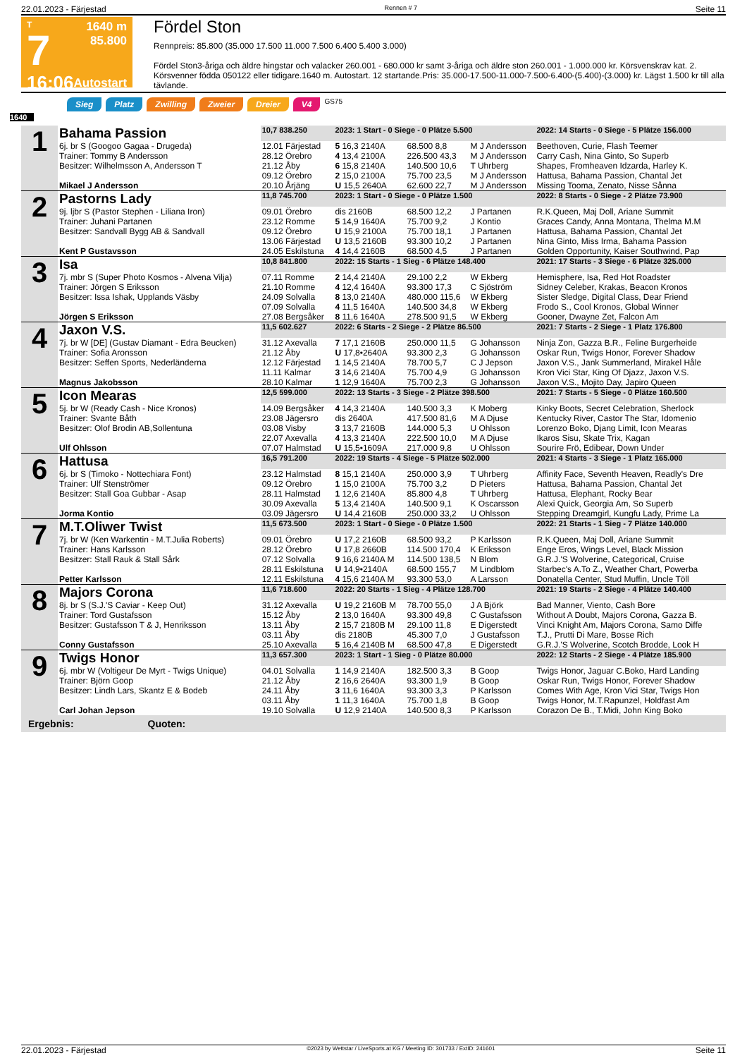22.01.2023 - Färjestad Rennen # 7 Seite 11
T
7
16:06
1640 m
85.800
Autostart
Fördel Ston
Rennpreis: 85.800 (35.000 17.500 11.000 7.500 6.400 5.400 3.000)
Fördel Ston3-åriga och äldre hingstar och valacker 260.001 - 680.000 kr samt 3-åriga och äldre ston 260.001 - 1.000.000 kr. Körsvenskrav kat. 2. Körsvenner födda 050122 eller tidigare.1640 m. Autostart. 12 startande.Pris: 35.000-17.500-11.000-7.500-6.400-(5.400)-(3.000) kr. Lägst 1.500 kr till alla tävlande.
Sieg Platz Zwilling Zweier Dreier V4 GS75
1640
| 1 | Bahama Passion | 10,7 838.250 | 2023: 1 Start - 0 Siege - 0 Plätze 5.500 | | | 2022: 14 Starts - 0 Siege - 5 Plätze 156.000 |
| | 6j. br S (Googoo Gagaa - Drugeda) | 12.01 Färjestad | 5 16,3 2140A | 68.500 8,8 | M J Andersson | Beethoven, Curie, Flash Teemer |
| | Trainer: Tommy B Andersson | 28.12 Örebro | 4 13,4 2100A | 226.500 43,3 | M J Andersson | Carry Cash, Nina Ginto, So Superb |
| | Besitzer: Wilhelmsson A, Andersson T | 21.12 Åby 09.12 Örebro | 6 15,8 2140A 2 15,0 2100A | 140.500 10,6 75.700 23,5 | T Uhrberg M J Andersson | Shapes, Fromheaven Idzarda, Harley K. Hattusa, Bahama Passion, Chantal Jet |
| | Mikael J Andersson | 20.10 Årjäng | U 15,5 2640A | 62.600 22,7 | M J Andersson | Missing Tooma, Zenato, Nisse Sånna |
| 2 | Pastorns Lady | 11,8 745.700 | 2023: 1 Start - 0 Siege - 0 Plätze 1.500 | | | 2022: 8 Starts - 0 Siege - 2 Plätze 73.900 |
| | 9j. ljbr S (Pastor Stephen - Liliana Iron) | 09.01 Örebro | dis 2160B | 68.500 12,2 | J Partanen | R.K.Queen, Maj Doll, Ariane Summit |
| | Trainer: Juhani Partanen | 23.12 Romme | 5 14,9 1640A | 75.700 9,2 | J Kontio | Graces Candy, Anna Montana, Thelma M.M |
| | Besitzer: Sandvall Bygg AB & Sandvall | 09.12 Örebro 13.06 Färjestad | U 15,9 2100A U 13,5 2160B | 75.700 18,1 93.300 10,2 | J Partanen J Partanen | Hattusa, Bahama Passion, Chantal Jet Nina Ginto, Miss Irma, Bahama Passion |
| | Kent P Gustavsson | 24.05 Eskilstuna | 4 14,4 2160B | 68.500 4,5 | J Partanen | Golden Opportunity, Kaiser Southwind, Pap |
| 3 | Isa | 10,8 841.800 | 2022: 15 Starts - 1 Sieg - 6 Plätze 148.400 | | | 2021: 17 Starts - 3 Siege - 6 Plätze 325.000 |
| | 7j. mbr S (Super Photo Kosmos - Alvena Vilja) | 07.11 Romme | 2 14,4 2140A | 29.100 2,2 | W Ekberg | Hemisphere, Isa, Red Hot Roadster |
| | Trainer: Jörgen S Eriksson | 21.10 Romme | 4 12,4 1640A | 93.300 17,3 | C Sjöström | Sidney Celeber, Krakas, Beacon Kronos |
| | Besitzer: Issa Ishak, Upplands Väsby | 24.09 Solvalla 07.09 Solvalla | 8 13,0 2140A 4 11,5 1640A | 480.000 115,6 140.500 34,8 | W Ekberg W Ekberg | Sister Sledge, Digital Class, Dear Friend Frodo S., Cool Kronos, Global Winner |
| | Jörgen S Eriksson | 27.08 Bergsåker | 8 11,6 1640A | 278.500 91,5 | W Ekberg | Gooner, Dwayne Zet, Falcon Am |
| 4 | Jaxon V.S. | 11,5 602.627 | 2022: 6 Starts - 2 Siege - 2 Plätze 86.500 | | | 2021: 7 Starts - 2 Siege - 1 Platz 176.800 |
| | 7j. br W [DE] (Gustav Diamant - Edra Beucken) | 31.12 Axevalla | 7 17,1 2160B | 250.000 11,5 | G Johansson | Ninja Zon, Gazza B.R., Feline Burgerheide |
| | Trainer: Sofia Aronsson | 21.12 Åby | U 17,8•2640A | 93.300 2,3 | G Johansson | Oskar Run, Twigs Honor, Forever Shadow |
| | Besitzer: Seffen Sports, Nederländerna | 12.12 Färjestad 11.11 Kalmar | 1 14,5 2140A 3 14,6 2140A | 78.700 5,7 75.700 4,9 | C J Jepson G Johansson | Jaxon V.S., Jank Summerland, Mirakel Håle Kron Vici Star, King Of Djazz, Jaxon V.S. |
| | Magnus Jakobsson | 28.10 Kalmar | 1 12,9 1640A | 75.700 2,3 | G Johansson | Jaxon V.S., Mojito Day, Japiro Queen |
| 5 | Icon Mearas | 12,5 599.000 | 2022: 13 Starts - 3 Siege - 2 Plätze 398.500 | | | 2021: 7 Starts - 5 Siege - 0 Plätze 160.500 |
| | 5j. br W (Ready Cash - Nice Kronos) | 14.09 Bergsåker | 4 14,3 2140A | 140.500 3,3 | K Moberg | Kinky Boots, Secret Celebration, Sherlock |
| | Trainer: Svante Båth | 23.08 Jägersro | dis 2640A | 417.500 81,6 | M A Djuse | Kentucky River, Castor The Star, Idomenio |
| | Besitzer: Olof Brodin AB,Sollentuna | 03.08 Visby 22.07 Axevalla | 3 13,7 2160B 4 13,3 2140A | 144.000 5,3 222.500 10,0 | U Ohlsson M A Djuse | Lorenzo Boko, Djang Limit, Icon Mearas Ikaros Sisu, Skate Trix, Kagan |
| | Ulf Ohlsson | 07.07 Halmstad | U 15,5•1609A | 217.000 9,8 | U Ohlsson | Sourire Frö, Edibear, Down Under |
| 6 | Hattusa | 16,5 791.200 | 2022: 19 Starts - 4 Siege - 5 Plätze 502.000 | | | 2021: 4 Starts - 3 Siege - 1 Platz 165.000 |
| | 6j. br S (Timoko - Nottechiara Font) | 23.12 Halmstad | 8 15,1 2140A | 250.000 3,9 | T Uhrberg | Affinity Face, Seventh Heaven, Readly's Dre |
| | Trainer: Ulf Stenströmer | 09.12 Örebro | 1 15,0 2100A | 75.700 3,2 | D Pieters | Hattusa, Bahama Passion, Chantal Jet |
| | Besitzer: Stall Goa Gubbar - Asap | 28.11 Halmstad 30.09 Axevalla | 1 12,6 2140A 5 13,4 2140A | 85.800 4,8 140.500 9,1 | T Uhrberg K Oscarsson | Hattusa, Elephant, Rocky Bear Alexi Quick, Georgia Am, So Superb |
| | Jorma Kontio | 03.09 Jägersro | U 14,4 2160B | 250.000 33,2 | U Ohlsson | Stepping Dreamgirl, Kungfu Lady, Prime La |
| 7 | M.T.Oliwer Twist | 11,5 673.500 | 2023: 1 Start - 0 Siege - 0 Plätze 1.500 | | | 2022: 21 Starts - 1 Sieg - 7 Plätze 140.000 |
| | 7j. br W (Ken Warkentin - M.T.Julia Roberts) | 09.01 Örebro | U 17,2 2160B | 68.500 93,2 | P Karlsson | R.K.Queen, Maj Doll, Ariane Summit |
| | Trainer: Hans Karlsson | 28.12 Örebro | U 17,8 2660B | 114.500 170,4 | K Eriksson | Enge Eros, Wings Level, Black Mission |
| | Besitzer: Stall Rauk & Stall Sårk | 07.12 Solvalla 28.11 Eskilstuna | 9 16,6 2140A M U 14,9•2140A | 114.500 138,5 68.500 155,7 | N Blom M Lindblom | G.R.J.'S Wolverine, Categorical, Cruise Starbec's A.To Z., Weather Chart, Powerba |
| | Petter Karlsson | 12.11 Eskilstuna | 4 15,6 2140A M | 93.300 53,0 | A Larsson | Donatella Center, Stud Muffin, Uncle Töll |
| 8 | Majors Corona | 11,6 718.600 | 2022: 20 Starts - 1 Sieg - 4 Plätze 128.700 | | | 2021: 19 Starts - 2 Siege - 4 Plätze 140.400 |
| | 8j. br S (S.J.'S Caviar - Keep Out) | 31.12 Axevalla | U 19,2 2160B M | 78.700 55,0 | J A Björk | Bad Manner, Viento, Cash Bore |
| | Trainer: Tord Gustafsson | 15.12 Åby | 2 13,0 1640A | 93.300 49,8 | C Gustafsson | Without A Doubt, Majors Corona, Gazza B. |
| | Besitzer: Gustafsson T & J, Henriksson | 13.11 Åby 03.11 Åby | 2 15,7 2180B M dis 2180B | 29.100 11,8 45.300 7,0 | E Digerstedt J Gustafsson | Vinci Knight Am, Majors Corona, Samo Diffe T.J., Prutti Di Mare, Bosse Rich |
| | Conny Gustafsson | 25.10 Axevalla | 5 16,4 2140B M | 68.500 47,8 | E Digerstedt | G.R.J.'S Wolverine, Scotch Brodde, Look H |
| 9 | Twigs Honor | 11,3 657.300 | 2023: 1 Start - 1 Sieg - 0 Plätze 80.000 | | | 2022: 12 Starts - 2 Siege - 4 Plätze 185.900 |
| | 6j. mbr W (Voltigeur De Myrt - Twigs Unique) | 04.01 Solvalla | 1 14,9 2140A | 182.500 3,3 | B Goop | Twigs Honor, Jaguar C.Boko, Hard Landing |
| | Trainer: Björn Goop | 21.12 Åby | 2 16,6 2640A | 93.300 1,9 | B Goop | Oskar Run, Twigs Honor, Forever Shadow |
| | Besitzer: Lindh Lars, Skantz E & Bodeb | 24.11 Åby 03.11 Åby | 3 11,6 1640A 1 11,3 1640A | 93.300 3,3 75.700 1,8 | P Karlsson B Goop | Comes With Age, Kron Vici Star, Twigs Hon Twigs Honor, M.T.Rapunzel, Holdfast Am |
| | Carl Johan Jepson | 19.10 Solvalla | U 12,9 2140A | 140.500 8,3 | P Karlsson | Corazon De B., T.Midi, John King Boko |
| Ergebnis: Quoten: | | | | | | |
22.01.2023 - Färjestad ©2023 by Wettstar / LiveSports.at KG / Meeting ID: 301733 / ExtID: 241601 Seite 11